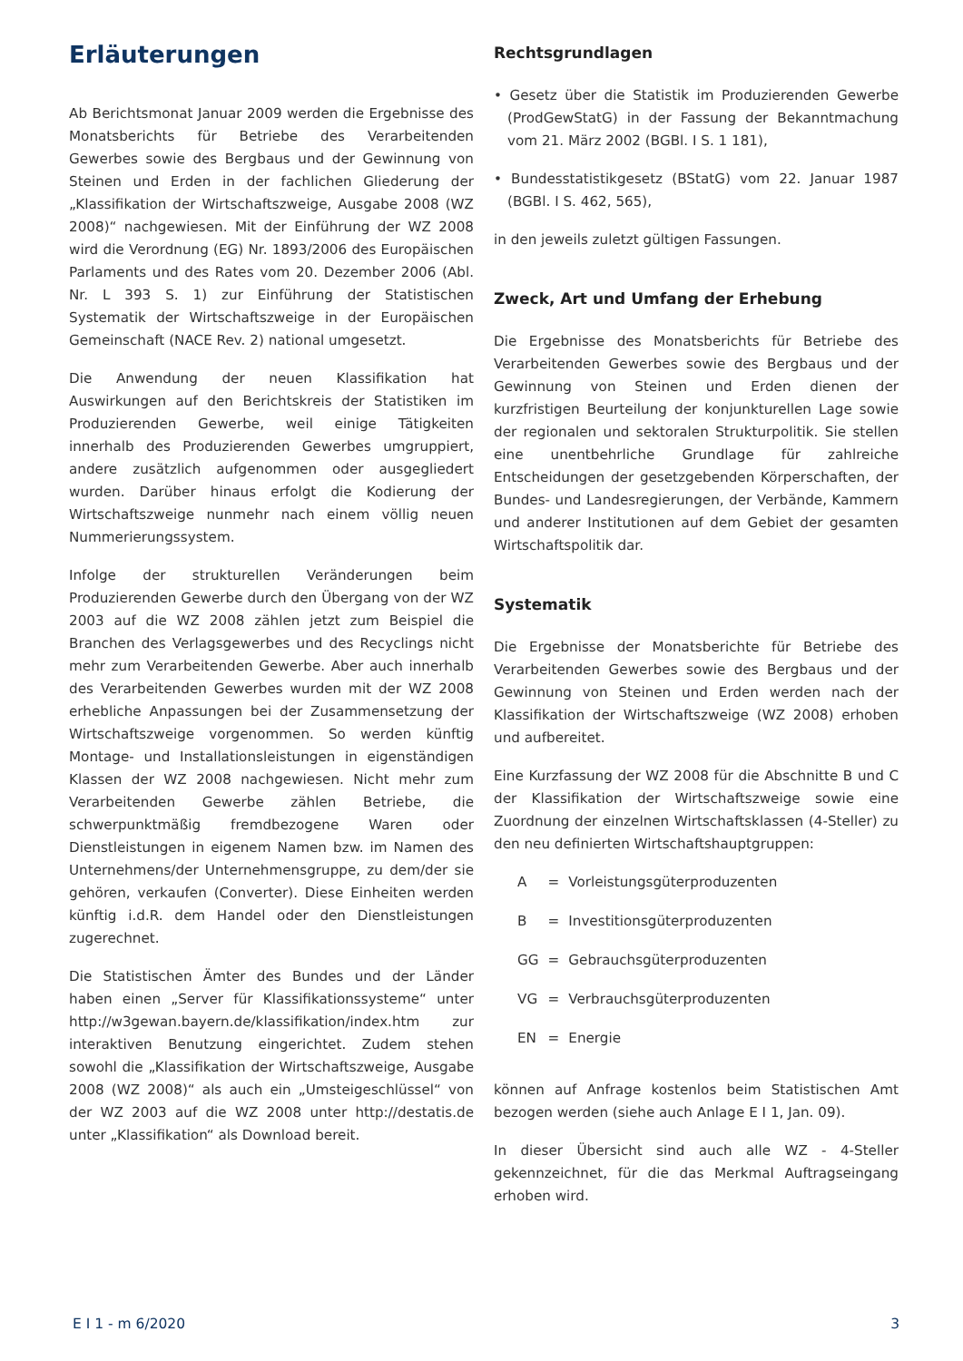Erläuterungen
Ab Berichtsmonat Januar 2009 werden die Ergebnisse des Monatsberichts für Betriebe des Verarbeitenden Gewerbes sowie des Bergbaus und der Gewinnung von Steinen und Erden in der fachlichen Gliederung der „Klassifikation der Wirtschaftszweige, Ausgabe 2008 (WZ 2008)“ nachgewiesen. Mit der Einführung der WZ 2008 wird die Verordnung (EG) Nr. 1893/2006 des Europäischen Parlaments und des Rates vom 20. Dezember 2006 (Abl. Nr. L 393 S. 1) zur Einführung der Statistischen Systematik der Wirtschaftszweige in der Europäischen Gemeinschaft (NACE Rev. 2) national umgesetzt.
Die Anwendung der neuen Klassifikation hat Auswirkungen auf den Berichtskreis der Statistiken im Produzierenden Gewerbe, weil einige Tätigkeiten innerhalb des Produzierenden Gewerbes umgruppiert, andere zusätzlich aufgenommen oder ausgegliedert wurden. Darüber hinaus erfolgt die Kodierung der Wirtschaftszweige nunmehr nach einem völlig neuen Nummerierungssystem.
Infolge der strukturellen Veränderungen beim Produzierenden Gewerbe durch den Übergang von der WZ 2003 auf die WZ 2008 zählen jetzt zum Beispiel die Branchen des Verlagsgewerbes und des Recyclings nicht mehr zum Verarbeitenden Gewerbe. Aber auch innerhalb des Verarbeitenden Gewerbes wurden mit der WZ 2008 erhebliche Anpassungen bei der Zusammensetzung der Wirtschaftszweige vorgenommen. So werden künftig Montage- und Installationsleistungen in eigenständigen Klassen der WZ 2008 nachgewiesen. Nicht mehr zum Verarbeitenden Gewerbe zählen Betriebe, die schwerpunktmäßig fremdbezogene Waren oder Dienstleistungen in eigenem Namen bzw. im Namen des Unternehmens/der Unternehmensgruppe, zu dem/der sie gehören, verkaufen (Converter). Diese Einheiten werden künftig i.d.R. dem Handel oder den Dienstleistungen zugerechnet.
Die Statistischen Ämter des Bundes und der Länder haben einen „Server für Klassifikationssysteme“ unter http://w3gewan.bayern.de/klassifikation/index.htm zur interaktiven Benutzung eingerichtet. Zudem stehen sowohl die „Klassifikation der Wirtschaftszweige, Ausgabe 2008 (WZ 2008)“ als auch ein „Umsteigeschlüssel“ von der WZ 2003 auf die WZ 2008 unter http://destatis.de unter „Klassifikation“ als Download bereit.
Rechtsgrundlagen
• Gesetz über die Statistik im Produzierenden Gewerbe (ProdGewStatG) in der Fassung der Bekanntmachung vom 21. März 2002 (BGBl. I S. 1 181),
• Bundesstatistikgesetz (BStatG) vom 22. Januar 1987 (BGBl. I S. 462, 565),
in den jeweils zuletzt gültigen Fassungen.
Zweck, Art und Umfang der Erhebung
Die Ergebnisse des Monatsberichts für Betriebe des Verarbeitenden Gewerbes sowie des Bergbaus und der Gewinnung von Steinen und Erden dienen der kurzfristigen Beurteilung der konjunkturellen Lage sowie der regionalen und sektoralen Strukturpolitik. Sie stellen eine unentbehrliche Grundlage für zahlreiche Entscheidungen der gesetzgebenden Körperschaften, der Bundes- und Landesregierungen, der Verbände, Kammern und anderer Institutionen auf dem Gebiet der gesamten Wirtschaftspolitik dar.
Systematik
Die Ergebnisse der Monatsberichte für Betriebe des Verarbeitenden Gewerbes sowie des Bergbaus und der Gewinnung von Steinen und Erden werden nach der Klassifikation der Wirtschaftszweige (WZ 2008) erhoben und aufbereitet.
Eine Kurzfassung der WZ 2008 für die Abschnitte B und C der Klassifikation der Wirtschaftszweige sowie eine Zuordnung der einzelnen Wirtschaftsklassen (4-Steller) zu den neu definierten Wirtschaftshauptgruppen:
| A | = | Vorleistungsgüterproduzenten |
| B | = | Investitionsgüterproduzenten |
| GG | = | Gebrauchsgüterproduzenten |
| VG | = | Verbrauchsgüterproduzenten |
| EN | = | Energie |
können auf Anfrage kostenlos beim Statistischen Amt bezogen werden (siehe auch Anlage E I 1, Jan. 09).
In dieser Übersicht sind auch alle WZ - 4-Steller gekennzeichnet, für die das Merkmal Auftragseingang erhoben wird.
E I 1 - m 6/2020 3